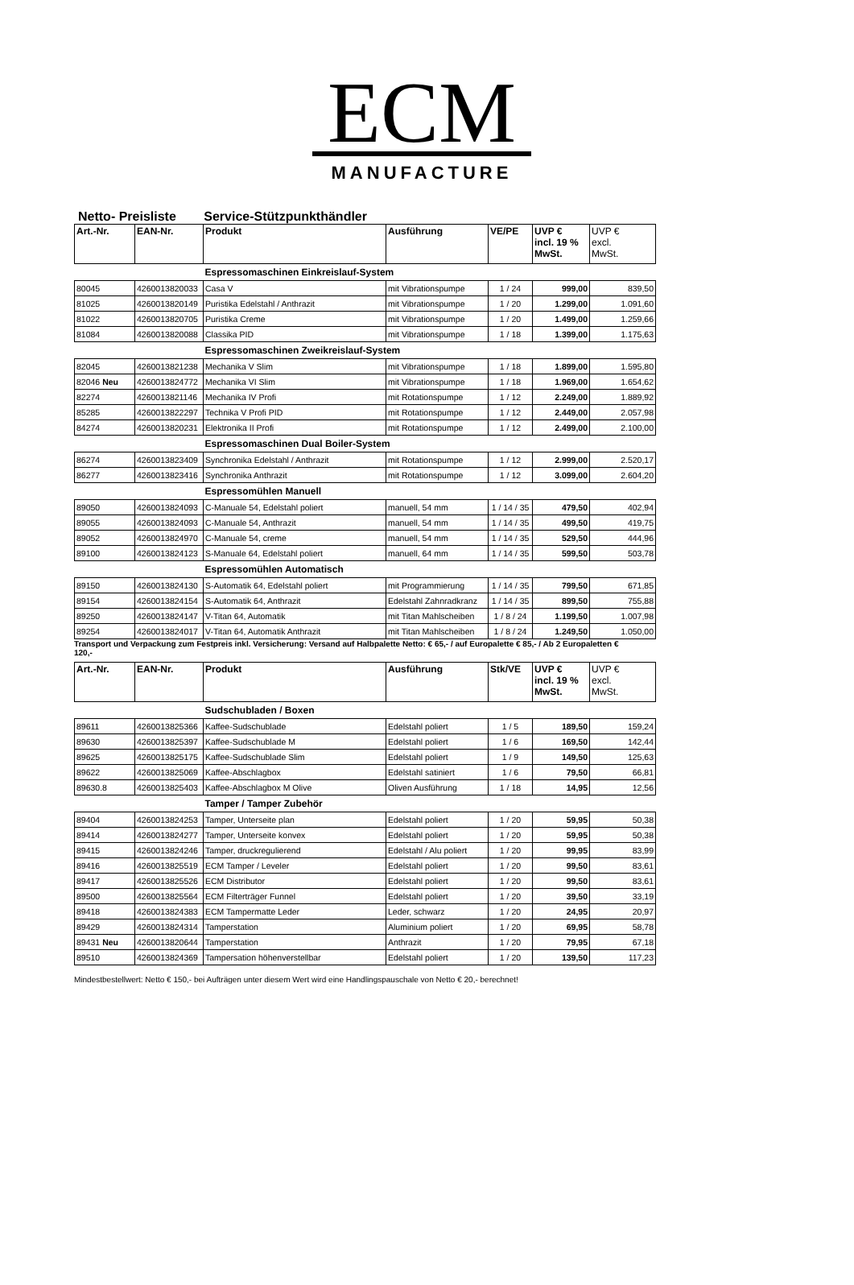ECM
MANUFACTURE
Netto- Preisliste Service-Stützpunkthändler
| Art.-Nr. | EAN-Nr. | Produkt | Ausführung | VE/PE | UVP € incl. 19 % MwSt. | UVP € excl. MwSt. |
| --- | --- | --- | --- | --- | --- | --- |
| | | Espressomaschinen Einkreislauf-System | | | | |
| 80045 | 4260013820033 | Casa V | mit Vibrationspumpe | 1 / 24 | 999,00 | 839,50 |
| 81025 | 4260013820149 | Puristika Edelstahl / Anthrazit | mit Vibrationspumpe | 1 / 20 | 1.299,00 | 1.091,60 |
| 81022 | 4260013820705 | Puristika Creme | mit Vibrationspumpe | 1 / 20 | 1.499,00 | 1.259,66 |
| 81084 | 4260013820088 | Classika PID | mit Vibrationspumpe | 1 / 18 | 1.399,00 | 1.175,63 |
| | | Espressomaschinen Zweikreislauf-System | | | | |
| 82045 | 4260013821238 | Mechanika V Slim | mit Vibrationspumpe | 1 / 18 | 1.899,00 | 1.595,80 |
| 82046 Neu | 4260013824772 | Mechanika VI Slim | mit Vibrationspumpe | 1 / 18 | 1.969,00 | 1.654,62 |
| 82274 | 4260013821146 | Mechanika IV Profi | mit Rotationspumpe | 1 / 12 | 2.249,00 | 1.889,92 |
| 85285 | 4260013822297 | Technika V Profi PID | mit Rotationspumpe | 1 / 12 | 2.449,00 | 2.057,98 |
| 84274 | 4260013820231 | Elektronika II Profi | mit Rotationspumpe | 1 / 12 | 2.499,00 | 2.100,00 |
| | | Espressomaschinen Dual Boiler-System | | | | |
| 86274 | 4260013823409 | Synchronika Edelstahl / Anthrazit | mit Rotationspumpe | 1 / 12 | 2.999,00 | 2.520,17 |
| 86277 | 4260013823416 | Synchronika Anthrazit | mit Rotationspumpe | 1 / 12 | 3.099,00 | 2.604,20 |
| | | Espressomühlen Manuell | | | | |
| 89050 | 4260013824093 | C-Manuale 54, Edelstahl poliert | manuell, 54 mm | 1 / 14 / 35 | 479,50 | 402,94 |
| 89055 | 4260013824093 | C-Manuale 54, Anthrazit | manuell, 54 mm | 1 / 14 / 35 | 499,50 | 419,75 |
| 89052 | 4260013824970 | C-Manuale 54, creme | manuell, 54 mm | 1 / 14 / 35 | 529,50 | 444,96 |
| 89100 | 4260013824123 | S-Manuale 64, Edelstahl poliert | manuell, 64 mm | 1 / 14 / 35 | 599,50 | 503,78 |
| | | Espressomühlen Automatisch | | | | |
| 89150 | 4260013824130 | S-Automatik 64, Edelstahl poliert | mit Programmierung | 1 / 14 / 35 | 799,50 | 671,85 |
| 89154 | 4260013824154 | S-Automatik 64, Anthrazit | Edelstahl Zahnradkranz | 1 / 14 / 35 | 899,50 | 755,88 |
| 89250 | 4260013824147 | V-Titan 64, Automatik | mit Titan Mahlscheiben | 1 / 8 / 24 | 1.199,50 | 1.007,98 |
| 89254 | 4260013824017 | V-Titan 64, Automatik Anthrazit | mit Titan Mahlscheiben | 1 / 8 / 24 | 1.249,50 | 1.050,00 |
Transport und Verpackung zum Festpreis inkl. Versicherung: Versand auf Halbpalette Netto: € 65,- / auf Europalette € 85,- / Ab 2 Europaletten € 120,-
| Art.-Nr. | EAN-Nr. | Produkt | Ausführung | Stk/VE | UVP € incl. 19 % MwSt. | UVP € excl. MwSt. |
| --- | --- | --- | --- | --- | --- | --- |
| | | Sudschubladen / Boxen | | | | |
| 89611 | 4260013825366 | Kaffee-Sudschublade | Edelstahl poliert | 1 / 5 | 189,50 | 159,24 |
| 89630 | 4260013825397 | Kaffee-Sudschublade M | Edelstahl poliert | 1 / 6 | 169,50 | 142,44 |
| 89625 | 4260013825175 | Kaffee-Sudschublade Slim | Edelstahl poliert | 1 / 9 | 149,50 | 125,63 |
| 89622 | 4260013825069 | Kaffee-Abschlagbox | Edelstahl satiniert | 1 / 6 | 79,50 | 66,81 |
| 89630.8 | 4260013825403 | Kaffee-Abschlagbox M Olive | Oliven Ausführung | 1 / 18 | 14,95 | 12,56 |
| | | Tamper / Tamper Zubehör | | | | |
| 89404 | 4260013824253 | Tamper, Unterseite plan | Edelstahl poliert | 1 / 20 | 59,95 | 50,38 |
| 89414 | 4260013824277 | Tamper, Unterseite konvex | Edelstahl poliert | 1 / 20 | 59,95 | 50,38 |
| 89415 | 4260013824246 | Tamper, druckregulierend | Edelstahl / Alu poliert | 1 / 20 | 99,95 | 83,99 |
| 89416 | 4260013825519 | ECM Tamper / Leveler | Edelstahl poliert | 1 / 20 | 99,50 | 83,61 |
| 89417 | 4260013825526 | ECM Distributor | Edelstahl poliert | 1 / 20 | 99,50 | 83,61 |
| 89500 | 4260013825564 | ECM Filterträger Funnel | Edelstahl poliert | 1 / 20 | 39,50 | 33,19 |
| 89418 | 4260013824383 | ECM Tampermatte Leder | Leder, schwarz | 1 / 20 | 24,95 | 20,97 |
| 89429 | 4260013824314 | Tamperstation | Aluminium poliert | 1 / 20 | 69,95 | 58,78 |
| 89431 Neu | 4260013820644 | Tamperstation | Anthrazit | 1 / 20 | 79,95 | 67,18 |
| 89510 | 4260013824369 | Tampersation höhenverstellbar | Edelstahl poliert | 1 / 20 | 139,50 | 117,23 |
Mindestbestellwert: Netto € 150,- bei Aufträgen unter diesem Wert wird eine Handlingspauschale von Netto € 20,- berechnet!